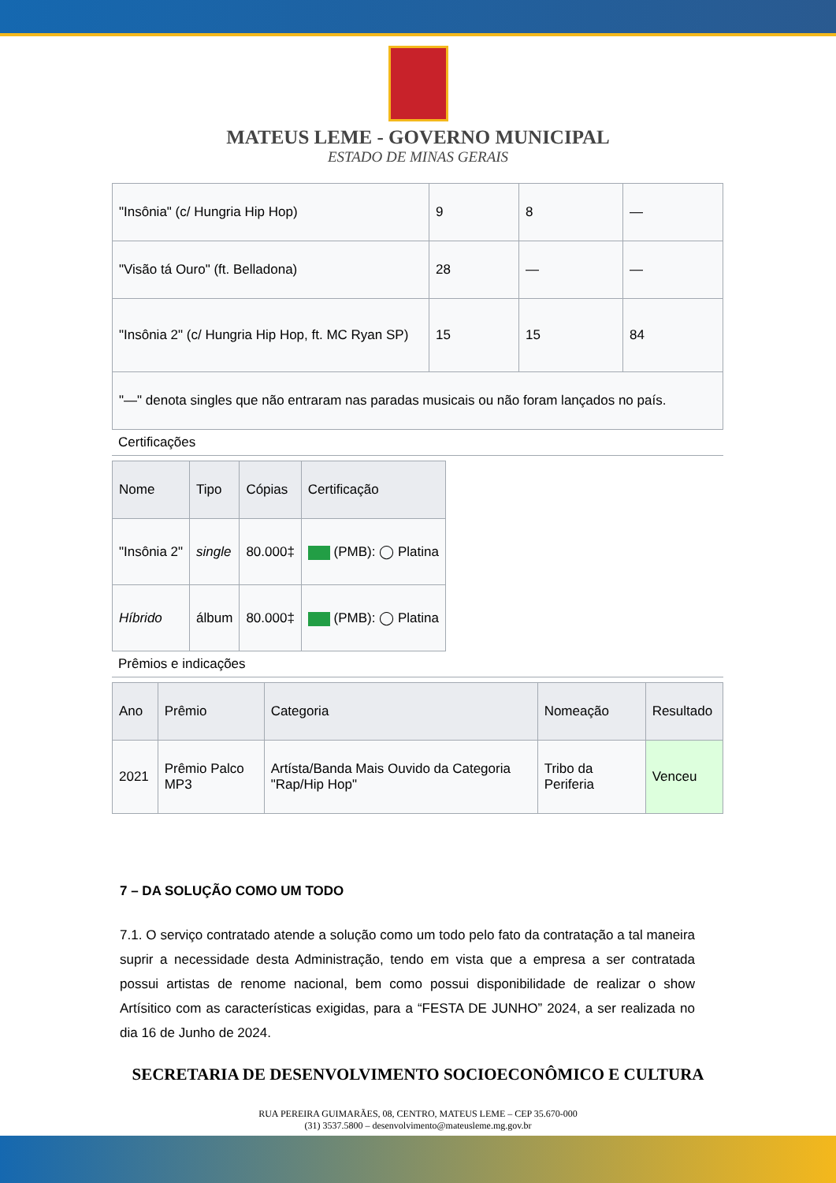MATEUS LEME - GOVERNO MUNICIPAL
ESTADO DE MINAS GERAIS
| "Insônia" (c/ Hungria Hip Hop) | 9 | 8 | — |
| "Visão tá Ouro" (ft. Belladona) | 28 | — | — |
| "Insônia 2" (c/ Hungria Hip Hop, ft. MC Ryan SP) | 15 | 15 | 84 |
| "—" denota singles que não entraram nas paradas musicais ou não foram lançados no país. | | | |
Certificações
| Nome | Tipo | Cópias | Certificação |
| --- | --- | --- | --- |
| "Insônia 2" | single | 80.000‡ | (PMB): ◯ Platina |
| Híbrido | álbum | 80.000‡ | (PMB): ◯ Platina |
Prêmios e indicações
| Ano | Prêmio | Categoria | Nomeação | Resultado |
| --- | --- | --- | --- | --- |
| 2021 | Prêmio Palco MP3 | Artísta/Banda Mais Ouvido da Categoria "Rap/Hip Hop" | Tribo da Periferia | Venceu |
7 – DA SOLUÇÃO COMO UM TODO
7.1. O serviço contratado atende a solução como um todo pelo fato da contratação a tal maneira suprir a necessidade desta Administração, tendo em vista que a empresa a ser contratada possui artistas de renome nacional, bem como possui disponibilidade de realizar o show Artísitico com as características exigidas, para a “FESTA DE JUNHO” 2024, a ser realizada no dia 16 de Junho de 2024.
SECRETARIA DE DESENVOLVIMENTO SOCIOECONÔMICO E CULTURA
RUA PEREIRA GUIMARÃES, 08, CENTRO, MATEUS LEME – CEP 35.670-000
(31) 3537.5800 – desenvolvimento@mateusleme.mg.gov.br